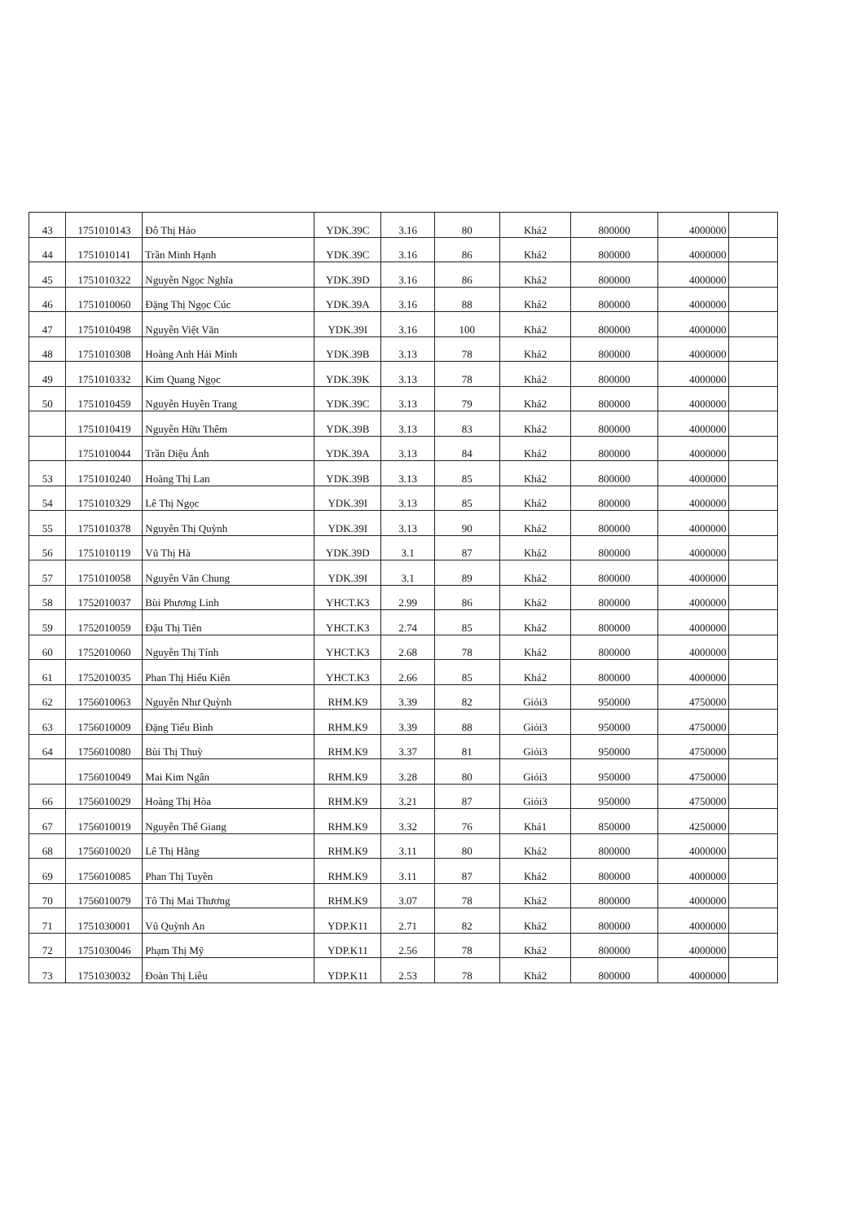| 43 | 1751010143 | Đỗ Thị Hảo | YDK.39C | 3.16 | 80 | Khá2 | 800000 | 4000000 | |
| 44 | 1751010141 | Trần Minh Hạnh | YDK.39C | 3.16 | 86 | Khá2 | 800000 | 4000000 | |
| 45 | 1751010322 | Nguyễn Ngọc Nghĩa | YDK.39D | 3.16 | 86 | Khá2 | 800000 | 4000000 | |
| 46 | 1751010060 | Đặng Thị Ngọc Cúc | YDK.39A | 3.16 | 88 | Khá2 | 800000 | 4000000 | |
| 47 | 1751010498 | Nguyễn Việt Văn | YDK.39I | 3.16 | 100 | Khá2 | 800000 | 4000000 | |
| 48 | 1751010308 | Hoàng Anh Hải Minh | YDK.39B | 3.13 | 78 | Khá2 | 800000 | 4000000 | |
| 49 | 1751010332 | Kim Quang Ngọc | YDK.39K | 3.13 | 78 | Khá2 | 800000 | 4000000 | |
| 50 | 1751010459 | Nguyễn Huyền Trang | YDK.39C | 3.13 | 79 | Khá2 | 800000 | 4000000 | |
| | 1751010419 | Nguyễn Hữu Thêm | YDK.39B | 3.13 | 83 | Khá2 | 800000 | 4000000 | |
| | 1751010044 | Trần Diệu Ánh | YDK.39A | 3.13 | 84 | Khá2 | 800000 | 4000000 | |
| 53 | 1751010240 | Hoàng Thị Lan | YDK.39B | 3.13 | 85 | Khá2 | 800000 | 4000000 | |
| 54 | 1751010329 | Lê Thị Ngọc | YDK.39I | 3.13 | 85 | Khá2 | 800000 | 4000000 | |
| 55 | 1751010378 | Nguyễn Thị Quỳnh | YDK.39I | 3.13 | 90 | Khá2 | 800000 | 4000000 | |
| 56 | 1751010119 | Vũ Thị Hà | YDK.39D | 3.1 | 87 | Khá2 | 800000 | 4000000 | |
| 57 | 1751010058 | Nguyễn Văn Chung | YDK.39I | 3.1 | 89 | Khá2 | 800000 | 4000000 | |
| 58 | 1752010037 | Bùi Phương Linh | YHCT.K3 | 2.99 | 86 | Khá2 | 800000 | 4000000 | |
| 59 | 1752010059 | Đậu Thị Tiên | YHCT.K3 | 2.74 | 85 | Khá2 | 800000 | 4000000 | |
| 60 | 1752010060 | Nguyễn Thị Tính | YHCT.K3 | 2.68 | 78 | Khá2 | 800000 | 4000000 | |
| 61 | 1752010035 | Phan Thị Hiếu Kiên | YHCT.K3 | 2.66 | 85 | Khá2 | 800000 | 4000000 | |
| 62 | 1756010063 | Nguyễn Như Quỳnh | RHM.K9 | 3.39 | 82 | Giỏi3 | 950000 | 4750000 | |
| 63 | 1756010009 | Đặng Tiểu Bình | RHM.K9 | 3.39 | 88 | Giỏi3 | 950000 | 4750000 | |
| 64 | 1756010080 | Bùi Thị Thuỳ | RHM.K9 | 3.37 | 81 | Giỏi3 | 950000 | 4750000 | |
| | 1756010049 | Mai Kim Ngân | RHM.K9 | 3.28 | 80 | Giỏi3 | 950000 | 4750000 | |
| 66 | 1756010029 | Hoàng Thị Hòa | RHM.K9 | 3.21 | 87 | Giỏi3 | 950000 | 4750000 | |
| 67 | 1756010019 | Nguyễn Thế Giang | RHM.K9 | 3.32 | 76 | Khá1 | 850000 | 4250000 | |
| 68 | 1756010020 | Lê Thị Hằng | RHM.K9 | 3.11 | 80 | Khá2 | 800000 | 4000000 | |
| 69 | 1756010085 | Phan Thị Tuyền | RHM.K9 | 3.11 | 87 | Khá2 | 800000 | 4000000 | |
| 70 | 1756010079 | Tô Thị Mai Thương | RHM.K9 | 3.07 | 78 | Khá2 | 800000 | 4000000 | |
| 71 | 1751030001 | Vũ Quỳnh An | YDP.K11 | 2.71 | 82 | Khá2 | 800000 | 4000000 | |
| 72 | 1751030046 | Phạm Thị Mỹ | YDP.K11 | 2.56 | 78 | Khá2 | 800000 | 4000000 | |
| 73 | 1751030032 | Đoàn Thị Liễu | YDP.K11 | 2.53 | 78 | Khá2 | 800000 | 4000000 | |